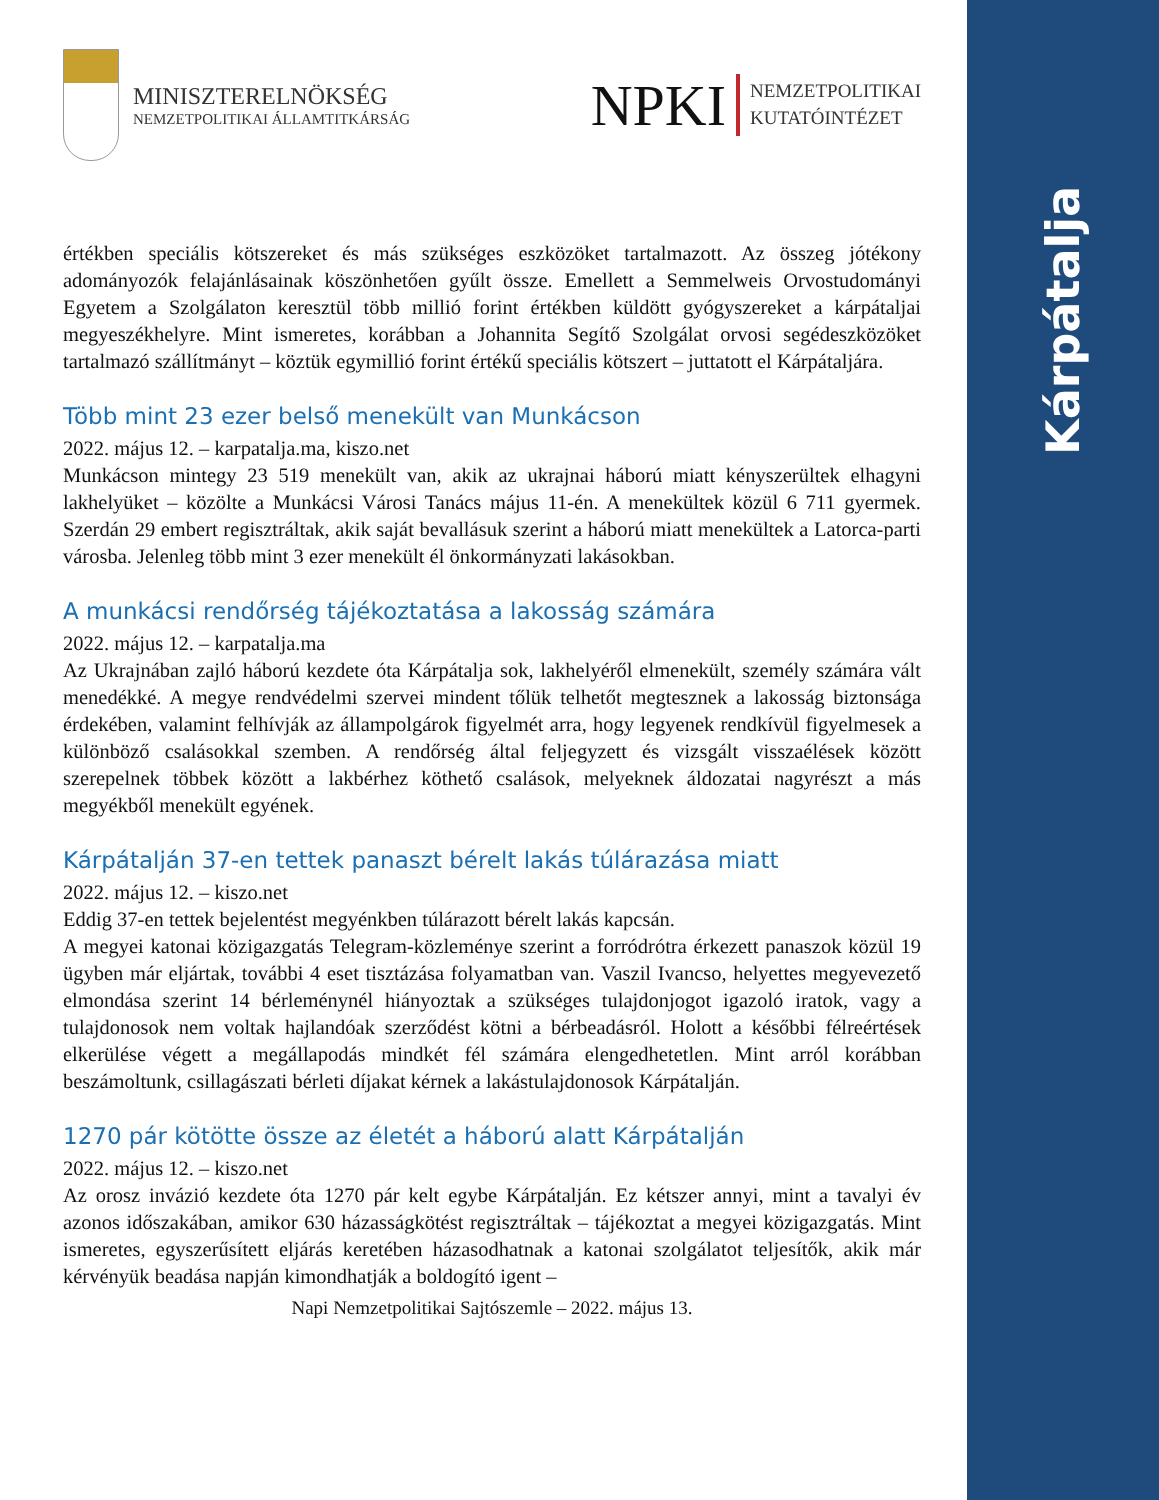Kárpátalja
MINISZTERELNÖKSÉG
NEMZETPOLITIKAI ÁLLAMTITKÁRSÁG
NPKI
NEMZETPOLITIKAI
KUTATÓINTÉZET
értékben speciális kötszereket és más szükséges eszközöket tartalmazott. Az összeg jótékony adományozók felajánlásainak köszönhetően gyűlt össze. Emellett a Semmelweis Orvostudományi Egyetem a Szolgálaton keresztül több millió forint értékben küldött gyógyszereket a kárpátaljai megyeszékhelyre. Mint ismeretes, korábban a Johannita Segítő Szolgálat orvosi segédeszközöket tartalmazó szállítmányt – köztük egymillió forint értékű speciális kötszert – juttatott el Kárpátaljára.
Több mint 23 ezer belső menekült van Munkácson
2022. május 12. – karpatalja.ma, kiszo.net
Munkácson mintegy 23 519 menekült van, akik az ukrajnai háború miatt kényszerültek elhagyni lakhelyüket – közölte a Munkácsi Városi Tanács május 11-én. A menekültek közül 6 711 gyermek. Szerdán 29 embert regisztráltak, akik saját bevallásuk szerint a háború miatt menekültek a Latorca-parti városba. Jelenleg több mint 3 ezer menekült él önkormányzati lakásokban.
A munkácsi rendőrség tájékoztatása a lakosság számára
2022. május 12. – karpatalja.ma
Az Ukrajnában zajló háború kezdete óta Kárpátalja sok, lakhelyéről elmenekült, személy számára vált menedékké. A megye rendvédelmi szervei mindent tőlük telhetőt megtesznek a lakosság biztonsága érdekében, valamint felhívják az állampolgárok figyelmét arra, hogy legyenek rendkívül figyelmesek a különböző csalásokkal szemben. A rendőrség által feljegyzett és vizsgált visszaélések között szerepelnek többek között a lakbérhez köthető csalások, melyeknek áldozatai nagyrészt a más megyékből menekült egyének.
Kárpátalján 37-en tettek panaszt bérelt lakás túlárazása miatt
2022. május 12. – kiszo.net
Eddig 37-en tettek bejelentést megyénkben túlárazott bérelt lakás kapcsán.
A megyei katonai közigazgatás Telegram-közleménye szerint a forródrótra érkezett panaszok közül 19 ügyben már eljártak, további 4 eset tisztázása folyamatban van. Vaszil Ivancso, helyettes megyevezető elmondása szerint 14 bérleménynél hiányoztak a szükséges tulajdonjogot igazoló iratok, vagy a tulajdonosok nem voltak hajlandóak szerződést kötni a bérbeadásról. Holott a későbbi félreértések elkerülése végett a megállapodás mindkét fél számára elengedhetetlen. Mint arról korábban beszámoltunk, csillagászati bérleti díjakat kérnek a lakástulajdonosok Kárpátalján.
1270 pár kötötte össze az életét a háború alatt Kárpátalján
2022. május 12. – kiszo.net
Az orosz invázió kezdete óta 1270 pár kelt egybe Kárpátalján. Ez kétszer annyi, mint a tavalyi év azonos időszakában, amikor 630 házasságkötést regisztráltak – tájékoztat a megyei közigazgatás. Mint ismeretes, egyszerűsített eljárás keretében házasodhatnak a katonai szolgálatot teljesítők, akik már kérvényük beadása napján kimondhatják a boldogító igent –
Napi Nemzetpolitikai Sajtószemle – 2022. május 13.